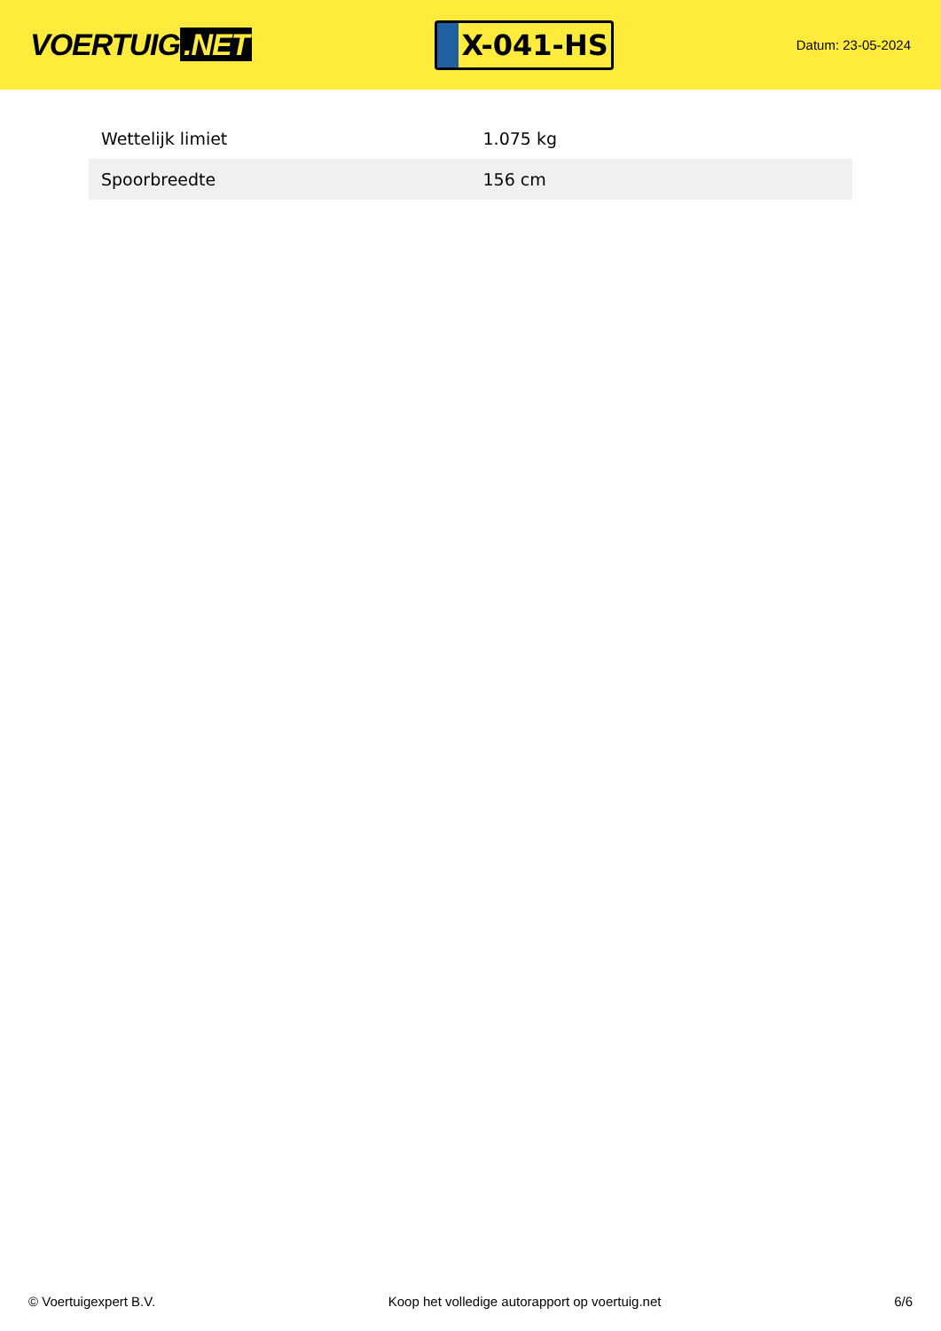VOERTUIG.NET
X-041-HS
Datum: 23-05-2024
| Wettelijk limiet | 1.075 kg |
| Spoorbreedte | 156 cm |
© Voertuigexpert B.V. Koop het volledige autorapport op voertuig.net 6/6